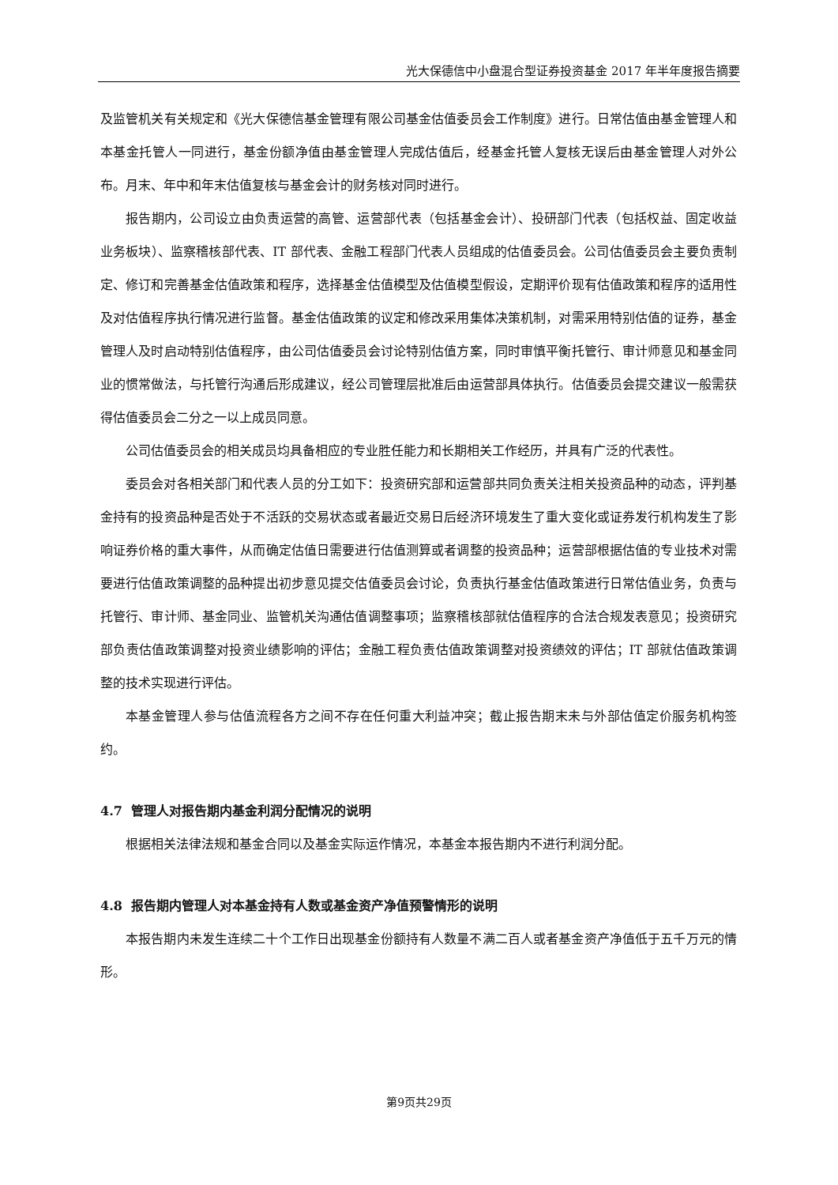光大保德信中小盘混合型证券投资基金 2017 年半年度报告摘要
及监管机关有关规定和《光大保德信基金管理有限公司基金估值委员会工作制度》进行。日常估值由基金管理人和本基金托管人一同进行，基金份额净值由基金管理人完成估值后，经基金托管人复核无误后由基金管理人对外公布。月末、年中和年末估值复核与基金会计的财务核对同时进行。
报告期内，公司设立由负责运营的高管、运营部代表（包括基金会计）、投研部门代表（包括权益、固定收益业务板块）、监察稽核部代表、IT 部代表、金融工程部门代表人员组成的估值委员会。公司估值委员会主要负责制定、修订和完善基金估值政策和程序，选择基金估值模型及估值模型假设，定期评价现有估值政策和程序的适用性及对估值程序执行情况进行监督。基金估值政策的议定和修改采用集体决策机制，对需采用特别估值的证券，基金管理人及时启动特别估值程序，由公司估值委员会讨论特别估值方案，同时审慎平衡托管行、审计师意见和基金同业的惯常做法，与托管行沟通后形成建议，经公司管理层批准后由运营部具体执行。估值委员会提交建议一般需获得估值委员会二分之一以上成员同意。
公司估值委员会的相关成员均具备相应的专业胜任能力和长期相关工作经历，并具有广泛的代表性。
委员会对各相关部门和代表人员的分工如下：投资研究部和运营部共同负责关注相关投资品种的动态，评判基金持有的投资品种是否处于不活跃的交易状态或者最近交易日后经济环境发生了重大变化或证券发行机构发生了影响证券价格的重大事件，从而确定估值日需要进行估值测算或者调整的投资品种；运营部根据估值的专业技术对需要进行估值政策调整的品种提出初步意见提交估值委员会讨论，负责执行基金估值政策进行日常估值业务，负责与托管行、审计师、基金同业、监管机关沟通估值调整事项；监察稽核部就估值程序的合法合规发表意见；投资研究部负责估值政策调整对投资业绩影响的评估；金融工程负责估值政策调整对投资绩效的评估；IT 部就估值政策调整的技术实现进行评估。
本基金管理人参与估值流程各方之间不存在任何重大利益冲突；截止报告期末未与外部估值定价服务机构签约。
4.7 管理人对报告期内基金利润分配情况的说明
根据相关法律法规和基金合同以及基金实际运作情况，本基金本报告期内不进行利润分配。
4.8 报告期内管理人对本基金持有人数或基金资产净值预警情形的说明
本报告期内未发生连续二十个工作日出现基金份额持有人数量不满二百人或者基金资产净值低于五千万元的情形。
第9页共29页